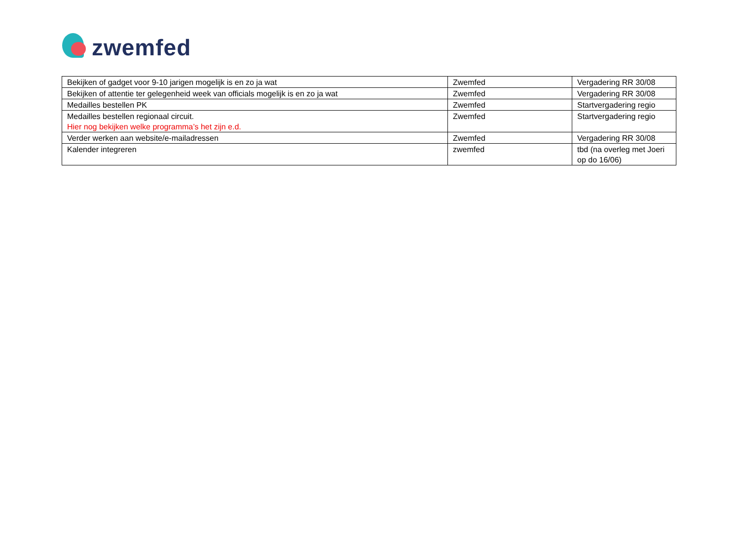zwemfed
| Bekijken of gadget voor 9-10 jarigen mogelijk is en zo ja wat | Zwemfed | Vergadering RR 30/08 |
| Bekijken of attentie ter gelegenheid week van officials mogelijk is en zo ja wat | Zwemfed | Vergadering RR 30/08 |
| Medailles bestellen PK | Zwemfed | Startvergadering regio |
| Medailles bestellen regionaal circuit. Hier nog bekijken welke programma’s het zijn e.d. | Zwemfed | Startvergadering regio |
| Verder werken aan website/e-mailadressen | Zwemfed | Vergadering RR 30/08 |
| Kalender integreren | zwemfed | tbd (na overleg met Joeri op do 16/06) |